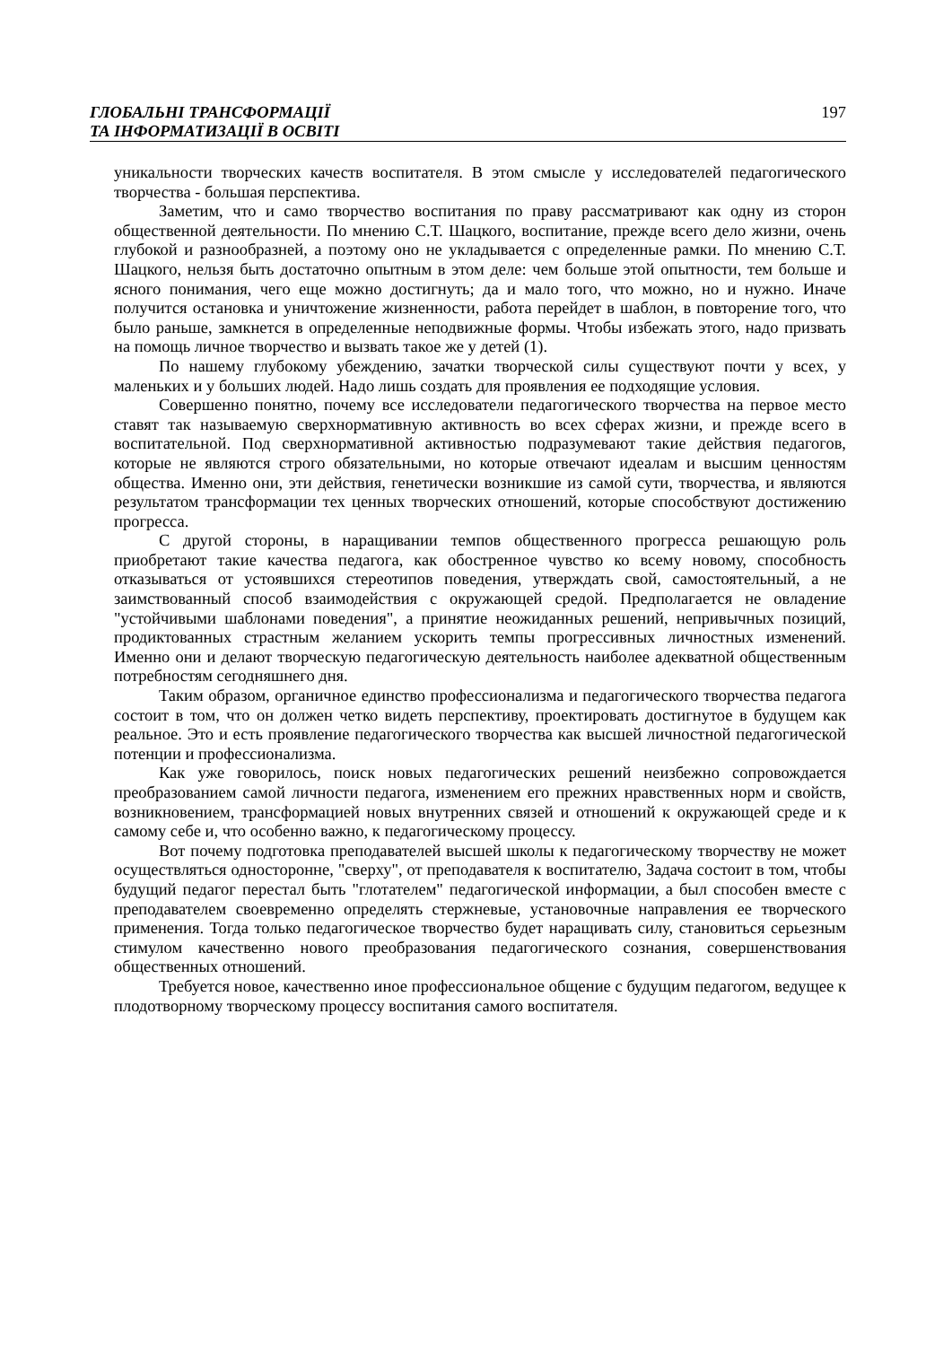ГЛОБАЛЬНІ ТРАНСФОРМАЦІЇ
ТА ІНФОРМАТИЗАЦІЇ В ОСВІТІ
197
уникальности творческих качеств воспитателя. В этом смысле у исследователей педагогического творчества - большая перспектива.
Заметим, что и само творчество воспитания по праву рассматривают как одну из сторон общественной деятельности. По мнению С.Т. Шацкого, воспитание, прежде всего дело жизни, очень глубокой и разнообразней, а поэтому оно не укладывается с определенные рамки. По мнению С.Т. Шацкого, нельзя быть достаточно опытным в этом деле: чем больше этой опытности, тем больше и ясного понимания, чего еще можно достигнуть; да и мало того, что можно, но и нужно. Иначе получится остановка и уничтожение жизненности, работа перейдет в шаблон, в повторение того, что было раньше, замкнется в определенные неподвижные формы. Чтобы избежать этого, надо призвать на помощь личное творчество и вызвать такое же у детей (1).
По нашему глубокому убеждению, зачатки творческой силы существуют почти у всех, у маленьких и у больших людей. Надо лишь создать для проявления ее подходящие условия.
Совершенно понятно, почему все исследователи педагогического творчества на первое место ставят так называемую сверхнормативную активность во всех сферах жизни, и прежде всего в воспитательной. Под сверхнормативной активностью подразумевают такие действия педагогов, которые не являются строго обязательными, но которые отвечают идеалам и высшим ценностям общества. Именно они, эти действия, генетически возникшие из самой сути, творчества, и являются результатом трансформации тех ценных творческих отношений, которые способствуют достижению прогресса.
С другой стороны, в наращивании темпов общественного прогресса решающую роль приобретают такие качества педагога, как обостренное чувство ко всему новому, способность отказываться от устоявшихся стереотипов поведения, утверждать свой, самостоятельный, а не заимствованный способ взаимодействия с окружающей средой. Предполагается не овладение "устойчивыми шаблонами поведения", а принятие неожиданных решений, непривычных позиций, продиктованных страстным желанием ускорить темпы прогрессивных личностных изменений. Именно они и делают творческую педагогическую деятельность наиболее адекватной общественным потребностям сегодняшнего дня.
Таким образом, органичное единство профессионализма и педагогического творчества педагога состоит в том, что он должен четко видеть перспективу, проектировать достигнутое в будущем как реальное. Это и есть проявление педагогического творчества как высшей личностной педагогической потенции и профессионализма.
Как уже говорилось, поиск новых педагогических решений неизбежно сопровождается преобразованием самой личности педагога, изменением его прежних нравственных норм и свойств, возникновением, трансформацией новых внутренних связей и отношений к окружающей среде и к самому себе и, что особенно важно, к педагогическому процессу.
Вот почему подготовка преподавателей высшей школы к педагогическому творчеству не может осуществляться односторонне, "сверху", от преподавателя к воспитателю, Задача состоит в том, чтобы будущий педагог перестал быть "глотателем" педагогической информации, а был способен вместе с преподавателем своевременно определять стержневые, установочные направления ее творческого применения. Тогда только педагогическое творчество будет наращивать силу, становиться серьезным стимулом качественно нового преобразования педагогического сознания, совершенствования общественных отношений.
Требуется новое, качественно иное профессиональное общение с будущим педагогом, ведущее к плодотворному творческому процессу воспитания самого воспитателя.